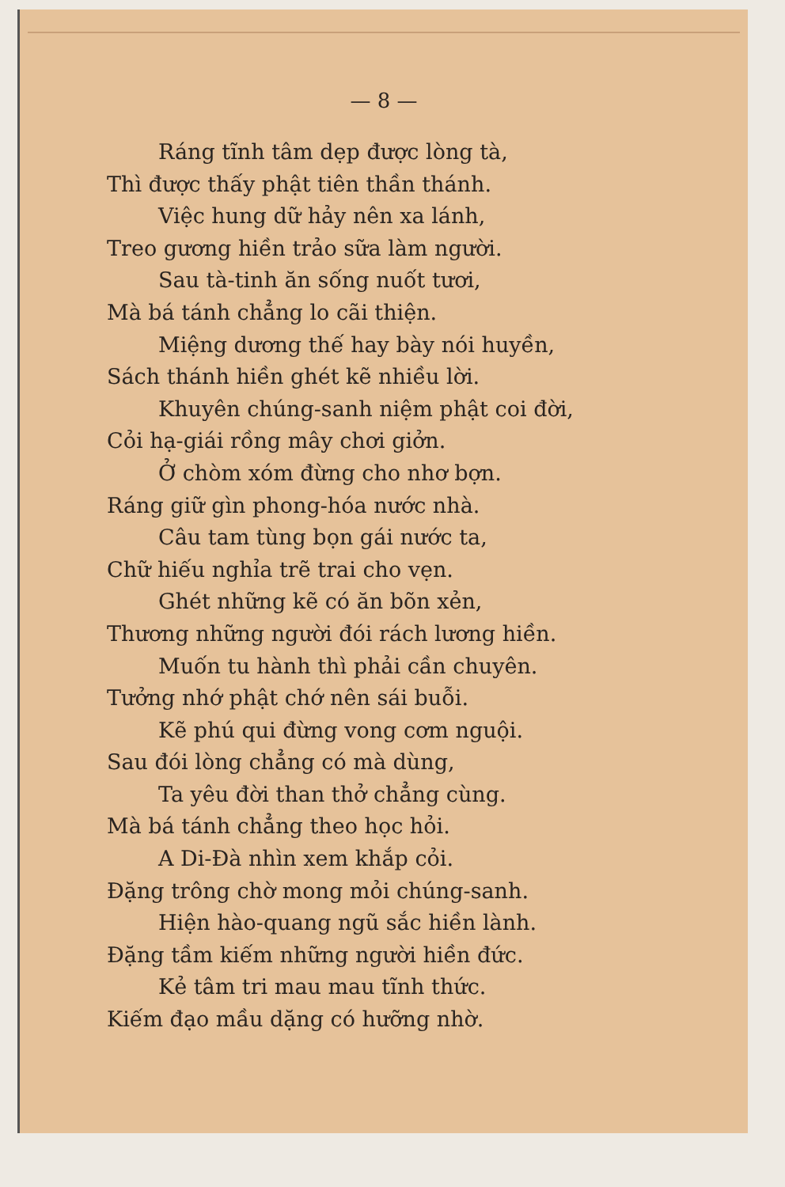— 8 —
Ráng tĩnh tâm dẹp được lòng tà,
Thì được thấy phật tiên thần thánh.
Việc hung dữ hảy nên xa lánh,
Treo gương hiền trảo sữa làm người.
Sau tà-tinh ăn sống nuốt tươi,
Mà bá tánh chẳng lo cãi thiện.
Miệng dương thế hay bày nói huyền,
Sách thánh hiền ghét kẽ nhiều lời.
Khuyên chúng-sanh niệm phật coi đời,
Cỏi hạ-giái rồng mây chơi giởn.
Ở chòm xóm đừng cho nhơ bợn.
Ráng giữ gìn phong-hóa nước nhà.
Câu tam tùng bọn gái nước ta,
Chữ hiếu nghỉa trẽ trai cho vẹn.
Ghét những kẽ có ăn bõn xẻn,
Thương những người đói rách lương hiền.
Muốn tu hành thì phải cần chuyên.
Tưởng nhớ phật chớ nên sái buỗi.
Kẽ phú qui đừng vong cơm nguội.
Sau đói lòng chẳng có mà dùng,
Ta yêu đời than thở chẳng cùng.
Mà bá tánh chẳng theo học hỏi.
A Di-Đà nhìn xem khắp cỏi.
Đặng trông chờ mong mỏi chúng-sanh.
Hiện hào-quang ngũ sắc hiền lành.
Đặng tầm kiếm những người hiền đức.
Kẻ tâm tri mau mau tĩnh thức.
Kiếm đạo mầu dặng có hưỡng nhờ.